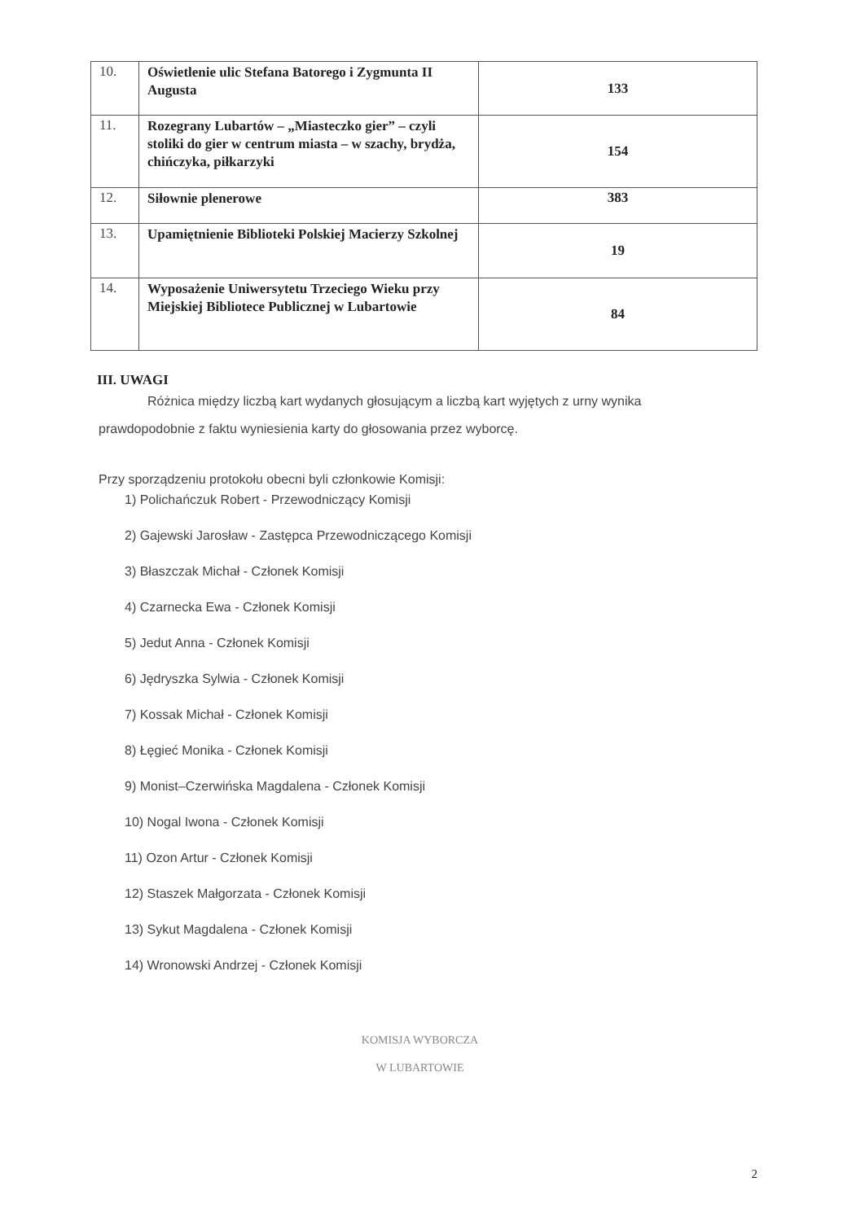| 10. | Oświetlenie ulic Stefana Batorego i Zygmunta II Augusta | 133 |
| 11. | Rozegrany Lubartów – „Miasteczko gier” – czyli stoliki do gier w centrum miasta – w szachy, brydża, chińczyka, piłkarzyki | 154 |
| 12. | Siłownie plenerowe | 383 |
| 13. | Upamiętnienie Biblioteki Polskiej Macierzy Szkolnej | 19 |
| 14. | Wyposażenie Uniwersytetu Trzeciego Wieku przy Miejskiej Bibliotece Publicznej w Lubartowie | 84 |
III. UWAGI
Różnica między liczbą kart wydanych głosującym a liczbą kart wyjętych z urny wynika
prawdopodobnie z faktu wyniesienia karty do głosowania przez wyborcę.
Przy sporządzeniu protokołu obecni byli członkowie Komisji:
1) Polichańczuk Robert - Przewodniczący Komisji
2) Gajewski Jarosław - Zastępca Przewodniczącego Komisji
3) Błaszczak Michał - Członek Komisji
4) Czarnecka Ewa - Członek Komisji
5) Jedut Anna - Członek Komisji
6) Jędryszka Sylwia - Członek Komisji
7) Kossak Michał - Członek Komisji
8) Łęgieć Monika - Członek Komisji
9) Monist–Czerwińska Magdalena - Członek Komisji
10) Nogal Iwona - Członek Komisji
11) Ozon Artur - Członek Komisji
12) Staszek Małgorzata - Członek Komisji
13) Sykut Magdalena - Członek Komisji
14) Wronowski Andrzej - Członek Komisji
KOMISJA WYBORCZA
W LUBARTOWIE
2